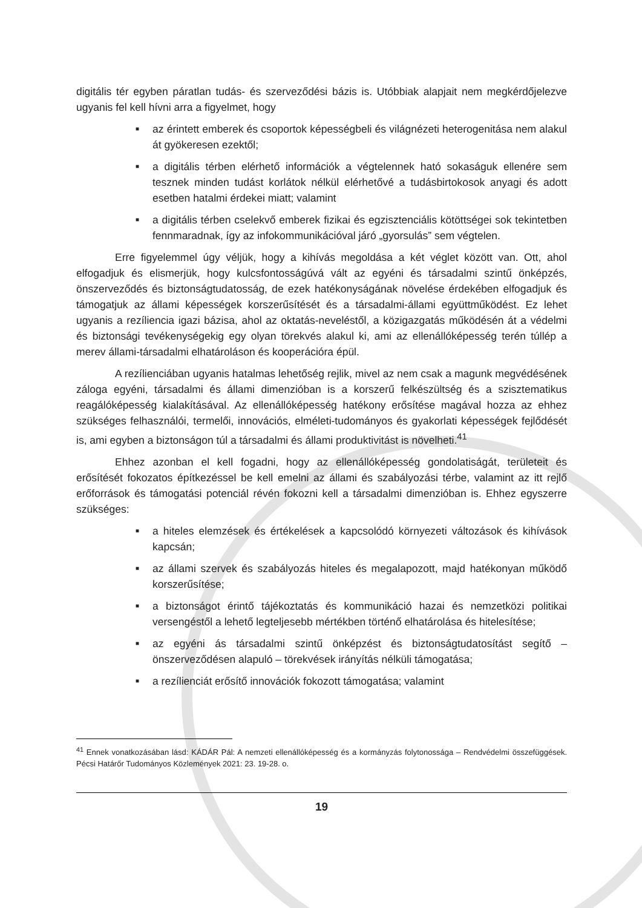digitális tér egyben páratlan tudás- és szerveződési bázis is. Utóbbiak alapjait nem megkérdőjelezve ugyanis fel kell hívni arra a figyelmet, hogy
■ az érintett emberek és csoportok képességbeli és világnézeti heterogenitása nem alakul át gyökeresen ezektől;
■ a digitális térben elérhető információk a végtelennek ható sokaságuk ellenére sem tesznek minden tudást korlátok nélkül elérhetővé a tudásbirtokosok anyagi és adott esetben hatalmi érdekei miatt; valamint
■ a digitális térben cselekvő emberek fizikai és egzisztenciális kötöttségei sok tekintetben fennmaradnak, így az infokommunikációval járó „gyorsulás” sem végtelen.
Erre figyelemmel úgy véljük, hogy a kihívás megoldása a két véglet között van. Ott, ahol elfogadjuk és elismerjük, hogy kulcsfontosságúvá vált az egyéni és társadalmi szintű önképzés, önszerveződés és biztonságtudatosság, de ezek hatékonyságának növelése érdekében elfogadjuk és támogatjuk az állami képességek korszerűsítését és a társadalmi-állami együttműködést. Ez lehet ugyanis a rezíliencia igazi bázisa, ahol az oktatás-neveléstől, a közigazgatás működésén át a védelmi és biztonsági tevékenységekig egy olyan törekvés alakul ki, ami az ellenállóképesség terén túllép a merev állami-társadalmi elhatároláson és kooperációra épül.
A rezílienciában ugyanis hatalmas lehetőség rejlik, mivel az nem csak a magunk megvédésének záloga egyéni, társadalmi és állami dimenzióban is a korszerű felkészültség és a szisztematikus reagálóképesség kialakításával. Az ellenállóképesség hatékony erősítése magával hozza az ehhez szükséges felhasználói, termelői, innovációs, elméleti-tudományos és gyakorlati képességek fejlődését is, ami egyben a biztonságon túl a társadalmi és állami produktivitást is növelheti.<sup>41</sup>
Ehhez azonban el kell fogadni, hogy az ellenállóképesség gondolatiságát, területeit és erősítését fokozatos építkezéssel be kell emelni az állami és szabályozási térbe, valamint az itt rejlő erőforrások és támogatási potenciál révén fokozni kell a társadalmi dimenzióban is. Ehhez egyszerre szükséges:
■ a hiteles elemzések és értékelések a kapcsolódó környezeti változások és kihívások kapcsán;
■ az állami szervek és szabályozás hiteles és megalapozott, majd hatékonyan működő korszerűsítése;
■ a biztonságot érintő tájékoztatás és kommunikáció hazai és nemzetközi politikai versengéstől a lehető legteljesebb mértékben történő elhatárolása és hitelesítése;
■ az egyéni ás társadalmi szintű önképzést és biztonságtudatosítást segítő – önszerveződésen alapuló – törekvések irányítás nélküli támogatása;
■ a rezílienciát erősítő innovációk fokozott támogatása; valamint
<sup>41</sup> Ennek vonatkozásában lásd: KÁDÁR Pál: A nemzeti ellenállóképesség és a kormányzás folytonossága – Rendvédelmi összefüggések. Pécsi Határőr Tudományos Közlemények 2021: 23. 19-28. o.
19